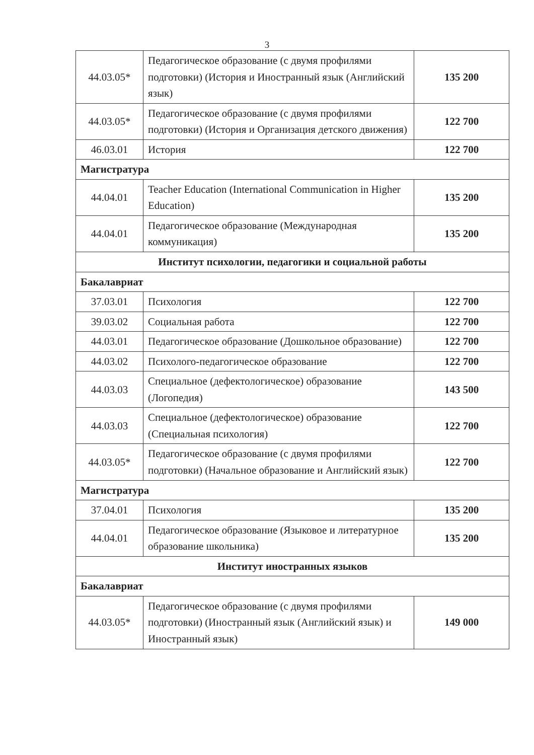3
| 44.03.05* | Педагогическое образование (с двумя профилями подготовки) (История и Иностранный язык (Английский язык) | 135 200 |
| 44.03.05* | Педагогическое образование (с двумя профилями подготовки) (История и Организация детского движения) | 122 700 |
| 46.03.01 | История | 122 700 |
| Магистратура | | |
| 44.04.01 | Teacher Education (International Communication in Higher Education) | 135 200 |
| 44.04.01 | Педагогическое образование (Международная коммуникация) | 135 200 |
| Институт психологии, педагогики и социальной работы | | |
| Бакалавриат | | |
| 37.03.01 | Психология | 122 700 |
| 39.03.02 | Социальная работа | 122 700 |
| 44.03.01 | Педагогическое образование (Дошкольное образование) | 122 700 |
| 44.03.02 | Психолого-педагогическое образование | 122 700 |
| 44.03.03 | Специальное (дефектологическое) образование (Логопедия) | 143 500 |
| 44.03.03 | Специальное (дефектологическое) образование (Специальная психология) | 122 700 |
| 44.03.05* | Педагогическое образование (с двумя профилями подготовки) (Начальное образование и Английский язык) | 122 700 |
| Магистратура | | |
| 37.04.01 | Психология | 135 200 |
| 44.04.01 | Педагогическое образование (Языковое и литературное образование школьника) | 135 200 |
| Институт иностранных языков | | |
| Бакалавриат | | |
| 44.03.05* | Педагогическое образование (с двумя профилями подготовки) (Иностранный язык (Английский язык) и Иностранный язык) | 149 000 |